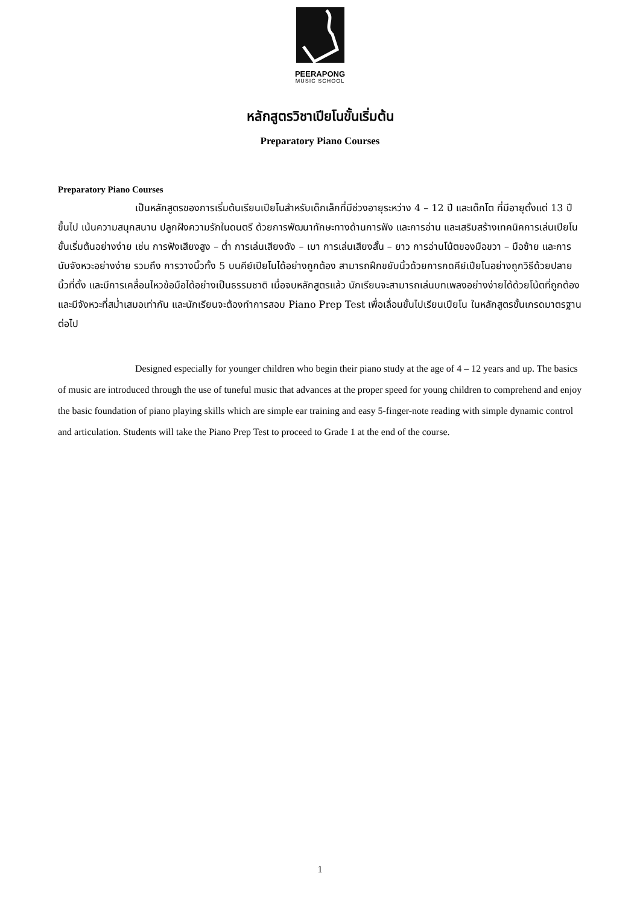PEERAPONG
MUSIC SCHOOL
หลักสูตรวิชาเปียโนขั้นเริ่มต้น
Preparatory Piano Courses
Preparatory Piano Courses
เป็นหลักสูตรของการเริ่มต้นเรียนเปียโนสำหรับเด็กเล็กที่มีช่วงอายุระหว่าง 4 – 12 ปี และเด็กโต ที่มีอายุตั้งแต่ 13 ปี ขึ้นไป เน้นความสนุกสนาน ปลูกฝังความรักในดนตรี ด้วยการพัฒนาทักษะทางด้านการฟัง และการอ่าน และเสริมสร้างเทคนิคการเล่นเปียโนขั้นเริ่มต้นอย่างง่าย เช่น การฟังเสียงสูง – ต่ำ การเล่นเสียงดัง – เบา การเล่นเสียงสั้น – ยาว การอ่านโน้ตของมือขวา – มือซ้าย และการนับจังหวะอย่างง่าย รวมถึง การวางนิ้วทั้ง 5 บนคีย์เปียโนได้อย่างถูกต้อง สามารถฝึกขยับนิ้วด้วยการกดคีย์เปียโนอย่างถูกวิธีด้วยปลายนิ้วที่ตั้ง และมีการเคลื่อนไหวข้อมือได้อย่างเป็นธรรมชาติ เมื่อจบหลักสูตรแล้ว นักเรียนจะสามารถเล่นบทเพลงอย่างง่ายได้ด้วยโน้ตที่ถูกต้อง และมีจังหวะที่สม่ำเสมอเท่ากัน และนักเรียนจะต้องทำการสอบ Piano Prep Test เพื่อเลื่อนขั้นไปเรียนเปียโน ในหลักสูตรขั้นเกรดมาตรฐานต่อไป
Designed especially for younger children who begin their piano study at the age of 4 – 12 years and up. The basics of music are introduced through the use of tuneful music that advances at the proper speed for young children to comprehend and enjoy the basic foundation of piano playing skills which are simple ear training and easy 5-finger-note reading with simple dynamic control and articulation. Students will take the Piano Prep Test to proceed to Grade 1 at the end of the course.
1